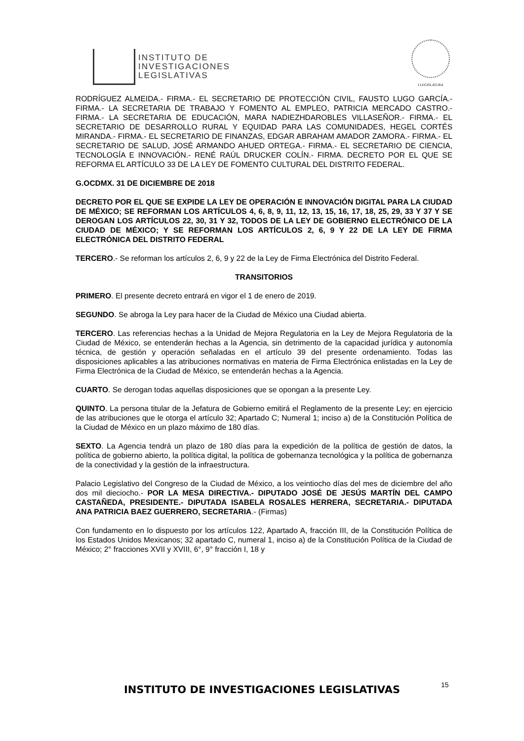INSTITUTO DE
INVESTIGACIONES
LEGISLATIVAS
I LEGISLATURA
RODRÍGUEZ ALMEIDA.- FIRMA.- EL SECRETARIO DE PROTECCIÓN CIVIL, FAUSTO LUGO GARCÍA.- FIRMA.- LA SECRETARIA DE TRABAJO Y FOMENTO AL EMPLEO, PATRICIA MERCADO CASTRO.- FIRMA.- LA SECRETARIA DE EDUCACIÓN, MARA NADIEZHDAROBLES VILLASEÑOR.- FIRMA.- EL SECRETARIO DE DESARROLLO RURAL Y EQUIDAD PARA LAS COMUNIDADES, HEGEL CORTÉS MIRANDA.- FIRMA.- EL SECRETARIO DE FINANZAS, EDGAR ABRAHAM AMADOR ZAMORA.- FIRMA.- EL SECRETARIO DE SALUD, JOSÉ ARMANDO AHUED ORTEGA.- FIRMA.- EL SECRETARIO DE CIENCIA, TECNOLOGÍA E INNOVACIÓN.- RENÉ RAÚL DRUCKER COLÍN.- FIRMA. DECRETO POR EL QUE SE REFORMA EL ARTÍCULO 33 DE LA LEY DE FOMENTO CULTURAL DEL DISTRITO FEDERAL.
G.OCDMX. 31 DE DICIEMBRE DE 2018
DECRETO POR EL QUE SE EXPIDE LA LEY DE OPERACIÓN E INNOVACIÓN DIGITAL PARA LA CIUDAD DE MÉXICO; SE REFORMAN LOS ARTÍCULOS 4, 6, 8, 9, 11, 12, 13, 15, 16, 17, 18, 25, 29, 33 Y 37 Y SE DEROGAN LOS ARTÍCULOS 22, 30, 31 Y 32, TODOS DE LA LEY DE GOBIERNO ELECTRÓNICO DE LA CIUDAD DE MÉXICO; Y SE REFORMAN LOS ARTÍCULOS 2, 6, 9 Y 22 DE LA LEY DE FIRMA ELECTRÓNICA DEL DISTRITO FEDERAL
TERCERO.- Se reforman los artículos 2, 6, 9 y 22 de la Ley de Firma Electrónica del Distrito Federal.
TRANSITORIOS
PRIMERO. El presente decreto entrará en vigor el 1 de enero de 2019.
SEGUNDO. Se abroga la Ley para hacer de la Ciudad de México una Ciudad abierta.
TERCERO. Las referencias hechas a la Unidad de Mejora Regulatoria en la Ley de Mejora Regulatoria de la Ciudad de México, se entenderán hechas a la Agencia, sin detrimento de la capacidad jurídica y autonomía técnica, de gestión y operación señaladas en el artículo 39 del presente ordenamiento. Todas las disposiciones aplicables a las atribuciones normativas en materia de Firma Electrónica enlistadas en la Ley de Firma Electrónica de la Ciudad de México, se entenderán hechas a la Agencia.
CUARTO. Se derogan todas aquellas disposiciones que se opongan a la presente Ley.
QUINTO. La persona titular de la Jefatura de Gobierno emitirá el Reglamento de la presente Ley; en ejercicio de las atribuciones que le otorga el artículo 32; Apartado C; Numeral 1; inciso a) de la Constitución Política de la Ciudad de México en un plazo máximo de 180 días.
SEXTO. La Agencia tendrá un plazo de 180 días para la expedición de la política de gestión de datos, la política de gobierno abierto, la política digital, la política de gobernanza tecnológica y la política de gobernanza de la conectividad y la gestión de la infraestructura.
Palacio Legislativo del Congreso de la Ciudad de México, a los veintiocho días del mes de diciembre del año dos mil dieciocho.- POR LA MESA DIRECTIVA.- DIPUTADO JOSÉ DE JESÚS MARTÍN DEL CAMPO CASTAÑEDA, PRESIDENTE.- DIPUTADA ISABELA ROSALES HERRERA, SECRETARIA.- DIPUTADA ANA PATRICIA BAEZ GUERRERO, SECRETARIA.- (Firmas)
Con fundamento en lo dispuesto por los artículos 122, Apartado A, fracción III, de la Constitución Política de los Estados Unidos Mexicanos; 32 apartado C, numeral 1, inciso a) de la Constitución Política de la Ciudad de México; 2° fracciones XVII y XVIII, 6°, 9° fracción I, 18 y
INSTITUTO DE INVESTIGACIONES LEGISLATIVAS 15